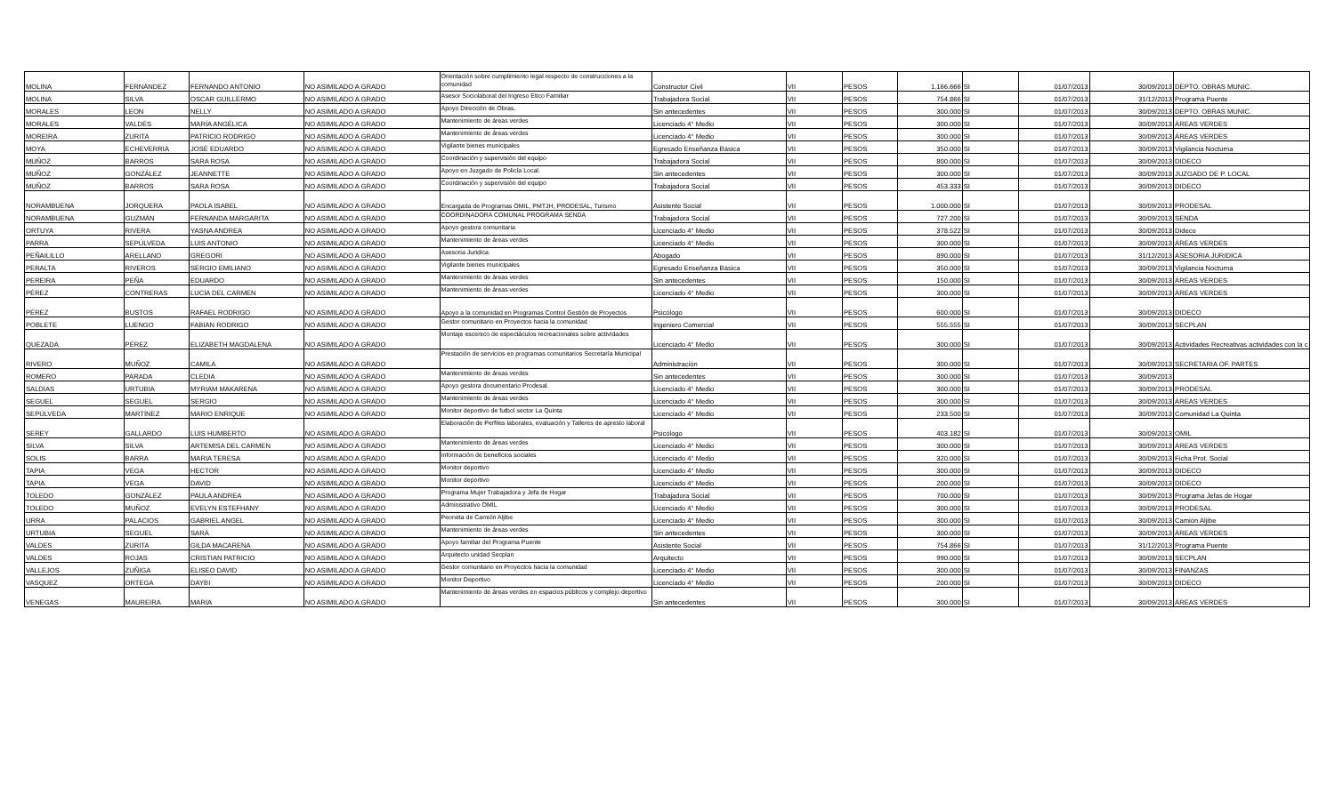| MOLINA | FERNÁNDEZ | FERNANDO ANTONIO | NO ASIMILADO A GRADO | Orientación sobre cumplimiento legal respecto de construcciones a la comunidad | Constructor Civil | VII | PESOS | 1.166.666 | SI | 01/07/2013 | 30/09/2013 | DEPTO. OBRAS MUNIC. |
| MOLINA | SILVA | OSCAR GUILLERMO | NO ASIMILADO A GRADO | Asesor Sociolaboral del Ingreso Etico Familiar | Trabajadora Social | VII | PESOS | 754.866 | SI | 01/07/2013 | 31/12/2013 | Programa Puente |
| MORALES | LEON | NELLY | NO ASIMILADO A GRADO | Apoyo Dirección de Obras. | Sin antecedentes | VII | PESOS | 300.000 | SI | 01/07/2013 | 30/09/2013 | DEPTO. OBRAS MUNIC. |
| MORALES | VALDÉS | MARÍA ANGÉLICA | NO ASIMILADO A GRADO | Mantenimiento de áreas verdes | Licenciado 4° Medio | VII | PESOS | 300.000 | SI | 01/07/2013 | 30/09/2013 | ÁREAS VERDES |
| MOREIRA | ZURITA | PATRICIO RODRIGO | NO ASIMILADO A GRADO | Mantenimiento de áreas verdes | Licenciado 4° Medio | VII | PESOS | 300.000 | SI | 01/07/2013 | 30/09/2013 | ÁREAS VERDES |
| MOYA | ECHEVERRIA | JOSÉ EDUARDO | NO ASIMILADO A GRADO | Vigilante bienes municipales | Egresado Enseñanza Básica | VII | PESOS | 350.000 | SI | 01/07/2013 | 30/09/2013 | Vigilancia Nocturna |
| MUÑOZ | BARROS | SARA ROSA | NO ASIMILADO A GRADO | Coordinación y supervisión del equipo | Trabajadora Social | VII | PESOS | 800.000 | SI | 01/07/2013 | 30/09/2013 | DIDECO |
| MUÑOZ | GONZÁLEZ | JEANNETTE | NO ASIMILADO A GRADO | Apoyo en Juzgado de Policía Local. | Sin antecedentes | VII | PESOS | 300.000 | SI | 01/07/2013 | 30/09/2013 | JUZGADO DE P. LOCAL |
| MUÑOZ | BARROS | SARA ROSA | NO ASIMILADO A GRADO | Coordinación y supervisión del equipo | Trabajadora Social | VII | PESOS | 453.333 | SI | 01/07/2013 | 30/09/2013 | DIDECO |
| NORAMBUENA | JORQUERA | PAOLA ISABEL | NO ASIMILADO A GRADO | Encargada de Programas OMIL, PMTJH, PRODESAL, Turismo | Asistente Social | VII | PESOS | 1.000.000 | SI | 01/07/2013 | 30/09/2013 | PRODESAL |
| NORAMBUENA | GUZMÁN | FERNANDA MARGARITA | NO ASIMILADO A GRADO | COORDINADORA COMUNAL PROGRAMA SENDA | Trabajadora Social | VII | PESOS | 727.200 | SI | 01/07/2013 | 30/09/2013 | SENDA |
| ORTUYA | RIVERA | YASNA ANDREA | NO ASIMILADO A GRADO | Apoyo gestora comunitaria | Licenciado 4° Medio | VII | PESOS | 378.522 | SI | 01/07/2013 | 30/09/2013 | Dideco |
| PARRA | SEPÚLVEDA | LUIS ANTONIO | NO ASIMILADO A GRADO | Mantenimiento de áreas verdes | Licenciado 4° Medio | VII | PESOS | 300.000 | SI | 01/07/2013 | 30/09/2013 | ÁREAS VERDES |
| PEÑAILILLO | ARELLANO | GREGORI | NO ASIMILADO A GRADO | Asesoria Juridica | Abogado | VII | PESOS | 890.000 | SI | 01/07/2013 | 31/12/2013 | ASESORIA JURIDICA |
| PERALTA | RIVEROS | SERGIO EMILIANO | NO ASIMILADO A GRADO | Vigilante bienes municipales | Egresado Enseñanza Básica | VII | PESOS | 350.000 | SI | 01/07/2013 | 30/09/2013 | Vigilancia Nocturna |
| PEREIRA | PEÑA | EDUARDO | NO ASIMILADO A GRADO | Mantenimiento de áreas verdes | Sin antecedentes | VII | PESOS | 150.000 | SI | 01/07/2013 | 30/09/2013 | ÁREAS VERDES |
| PÉREZ | CONTRERAS | LUCÍA DEL CARMEN | NO ASIMILADO A GRADO | Mantenimiento de áreas verdes | Licenciado 4° Medio | VII | PESOS | 300.000 | SI | 01/07/2013 | 30/09/2013 | ÁREAS VERDES |
| PÉREZ | BUSTOS | RAFAEL RODRIGO | NO ASIMILADO A GRADO | Apoyo a la comunidad en Programas Control Gestión de Proyectos | Psicólogo | VII | PESOS | 600.000 | SI | 01/07/2013 | 30/09/2013 | DIDECO |
| POBLETE | LUENGO | FABIAN RODRIGO | NO ASIMILADO A GRADO | Gestor comunitario en Proyectos hacia la comunidad | Ingeniero Comercial | VII | PESOS | 555.555 | SI | 01/07/2013 | 30/09/2013 | SECPLAN |
| QUEZADA | PÉREZ | ELIZABETH MAGDALENA | NO ASIMILADO A GRADO | Montaje escenico de espectáculos recreacionales sobre actividades | Licenciado 4° Medio | VII | PESOS | 300.000 | SI | 01/07/2013 | 30/09/2013 | Actividades Recreativas actividades con la c |
| RIVERO | MUÑOZ | CAMILA | NO ASIMILADO A GRADO | Prestación de servicios en programas comunitarios Secretaría Municipal | Administración | VII | PESOS | 300.000 | SI | 01/07/2013 | 30/09/2013 | SECRETARIA OF. PARTES |
| ROMERO | PARADA | CLEDIA | NO ASIMILADO A GRADO | Mantenimiento de áreas verdes | Sin antecedentes | VII | PESOS | 300.000 | SI | 01/07/2013 | 30/09/2013 | |
| SALDÍAS | URTUBIA | MYRIAM MAKARENA | NO ASIMILADO A GRADO | Apoyo gestora documentario Prodesal. | Licenciado 4° Medio | VII | PESOS | 300.000 | SI | 01/07/2013 | 30/09/2013 | PRODESAL |
| SEGUEL | SEGUEL | SERGIO | NO ASIMILADO A GRADO | Mantenimiento de áreas verdes | Licenciado 4° Medio | VII | PESOS | 300.000 | SI | 01/07/2013 | 30/09/2013 | ÁREAS VERDES |
| SEPÚLVEDA | MARTÍNEZ | MARIO ENRIQUE | NO ASIMILADO A GRADO | Monitor deportivo de futbol sector La Quinta | Licenciado 4° Medio | VII | PESOS | 233.500 | SI | 01/07/2013 | 30/09/2013 | Comunidad La Quinta |
| SEREY | GALLARDO | LUIS HUMBERTO | NO ASIMILADO A GRADO | Elaboración de Perfiles laborales, evaluación y Talleres de apresto laboral | Psicólogo | VII | PESOS | 403.182 | SI | 01/07/2013 | 30/09/2013 | OMIL |
| SILVA | SILVA | ARTEMISA DEL CARMEN | NO ASIMILADO A GRADO | Mantenimiento de áreas verdes | Licenciado 4° Medio | VII | PESOS | 300.000 | SI | 01/07/2013 | 30/09/2013 | ÁREAS VERDES |
| SOLIS | BARRA | MARIA TERESA | NO ASIMILADO A GRADO | Información de beneficios sociales | Licenciado 4° Medio | VII | PESOS | 320.000 | SI | 01/07/2013 | 30/09/2013 | Ficha Prot. Social |
| TAPIA | VEGA | HECTOR | NO ASIMILADO A GRADO | Monitor deportivo | Licenciado 4° Medio | VII | PESOS | 300.000 | SI | 01/07/2013 | 30/09/2013 | DIDECO |
| TAPIA | VEGA | DAVID | NO ASIMILADO A GRADO | Monitor deportivo | Licenciado 4° Medio | VII | PESOS | 200.000 | SI | 01/07/2013 | 30/09/2013 | DIDECO |
| TOLEDO | GONZÁLEZ | PAULA ANDREA | NO ASIMILADO A GRADO | Programa Mujer Trabajadora y Jefa de Hogar | Trabajadora Social | VII | PESOS | 700.000 | SI | 01/07/2013 | 30/09/2013 | Programa Jefas de Hogar |
| TOLEDO | MUÑOZ | EVELYN ESTEFHANY | NO ASIMILADO A GRADO | Administrativo OMIL | Licenciado 4° Medio | VII | PESOS | 300.000 | SI | 01/07/2013 | 30/09/2013 | PRODESAL |
| URRA | PALACIOS | GABRIEL ANGEL | NO ASIMILADO A GRADO | Peoneta de Camión Aljibe | Licenciado 4° Medio | VII | PESOS | 300.000 | SI | 01/07/2013 | 30/09/2013 | Camión Aljibe |
| URTUBIA | SEGUEL | SARA | NO ASIMILADO A GRADO | Mantenimiento de áreas verdes | Sin antecedentes | VII | PESOS | 300.000 | SI | 01/07/2013 | 30/09/2013 | ÁREAS VERDES |
| VALDES | ZURITA | GILDA MACARENA | NO ASIMILADO A GRADO | Apoyo familiar del Programa Puente | Asistente Social | VII | PESOS | 754.866 | SI | 01/07/2013 | 31/12/2013 | Programa Puente |
| VALDES | ROJAS | CRISTIAN PATRICIO | NO ASIMILADO A GRADO | Arquitecto unidad Secplan | Arquitecto | VII | PESOS | 990.000 | SI | 01/07/2013 | 30/09/2013 | SECPLAN |
| VALLEJOS | ZUÑIGA | ELISEO DAVID | NO ASIMILADO A GRADO | Gestor comunitario en Proyectos hacia la comunidad | Licenciado 4° Medio | VII | PESOS | 300.000 | SI | 01/07/2013 | 30/09/2013 | FINANZAS |
| VASQUEZ | ORTEGA | DAYBI | NO ASIMILADO A GRADO | Monitor Deportivo | Licenciado 4° Medio | VII | PESOS | 200.000 | SI | 01/07/2013 | 30/09/2013 | DIDECO |
| VENEGAS | MAUREIRA | MARIA | NO ASIMILADO A GRADO | Mantenimiento de áreas verdes en espacios públicos y complejo deportivo | Sin antecedentes | VII | PESOS | 300.000 | SI | 01/07/2013 | 30/09/2013 | ÁREAS VERDES |